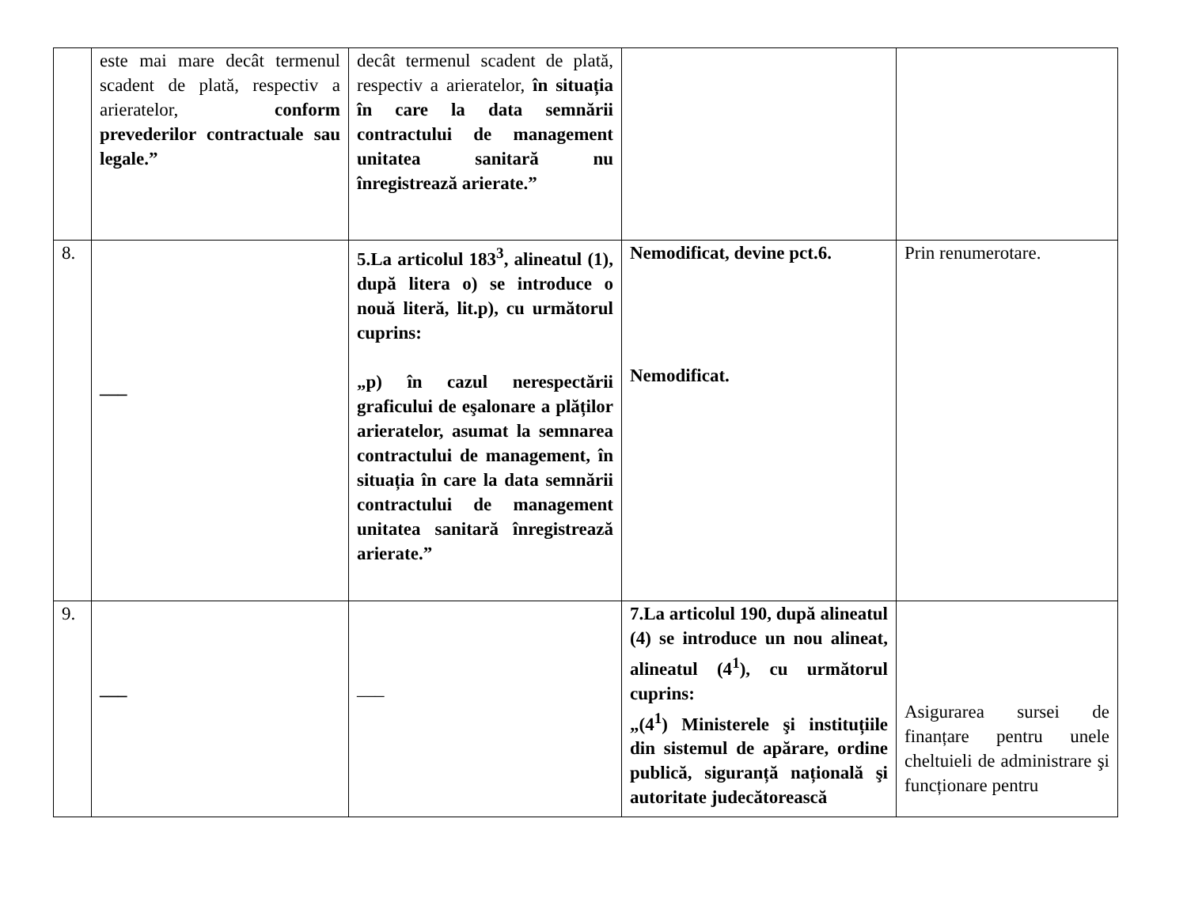| | este mai mare decât termenul scadent de plată, respectiv a arieratelor, conform prevederilor contractuale sau legale.” | decât termenul scadent de plată, respectiv a arieratelor, în situația în care la data semnării contractului de management unitatea sanitară nu înregistrează arierate.” | | |
| 8. | ___ | 5.La articolul 183<sup>3</sup>, alineatul (1), după litera o) se introduce o nouă literă, lit.p), cu următorul cuprins: „p) în cazul nerespectării graficului de eşalonare a plăților arieratelor, asumat la semnarea contractului de management, în situația în care la data semnării contractului de management unitatea sanitară înregistrează arierate.” | Nemodificat, devine pct.6. Nemodificat. | Prin renumerotare. |
| 9. | ___ | ___ | 7.La articolul 190, după alineatul (4) se introduce un nou alineat, alineatul (4<sup>1</sup>), cu următorul cuprins: „(4<sup>1</sup>) Ministerele şi instituțiile din sistemul de apărare, ordine publică, siguranță națională şi autoritate judecătorească | Asigurarea sursei de finanțare pentru unele cheltuieli de administrare şi funcționare pentru |